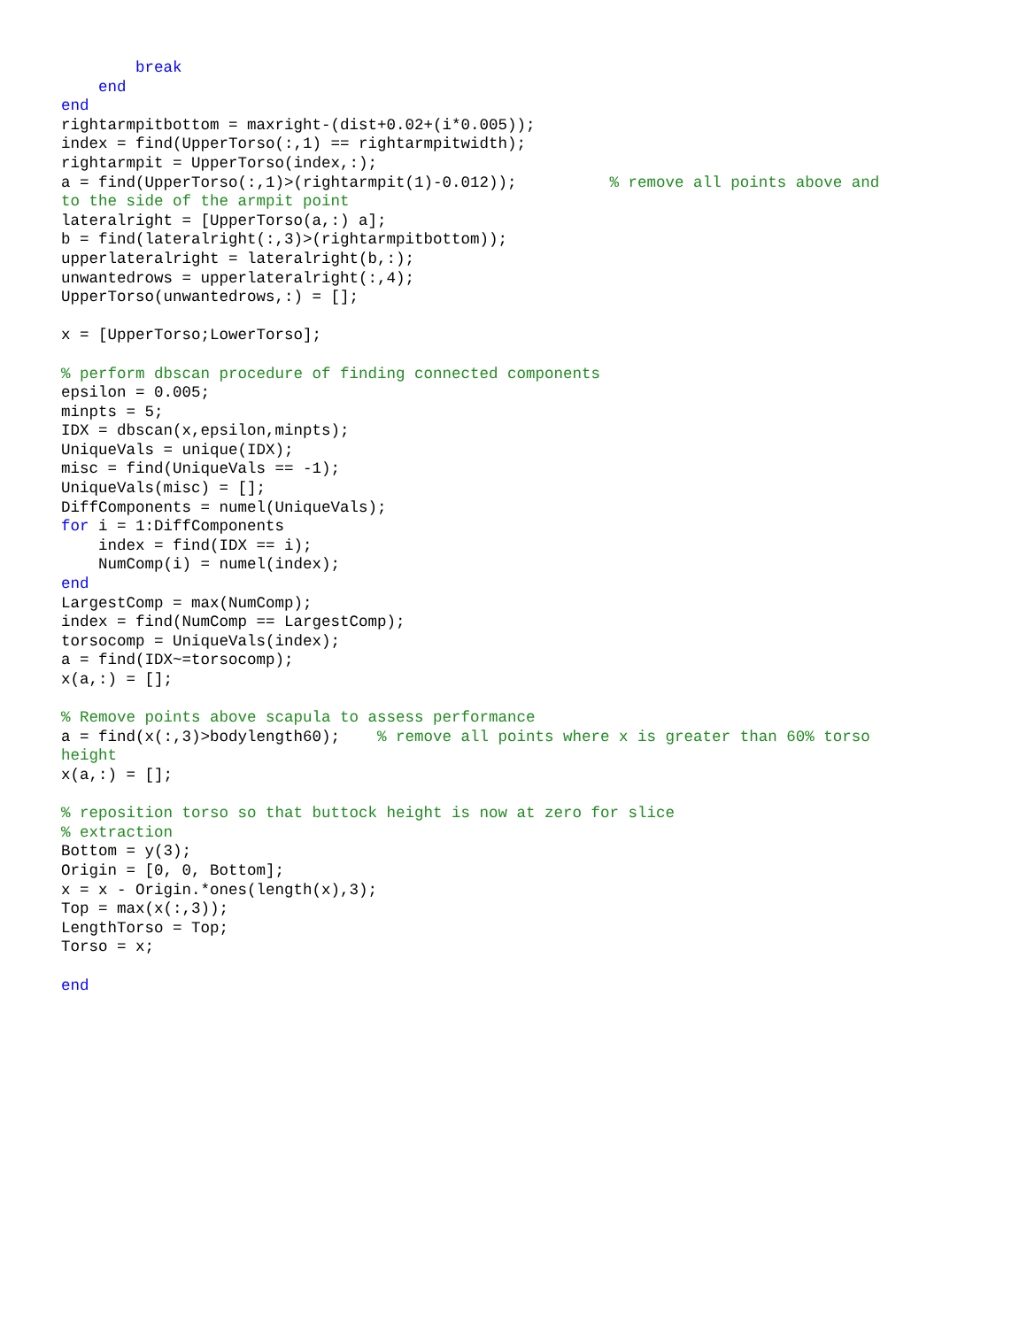break
    end
end
rightarmpitbottom = maxright-(dist+0.02+(i*0.005));
index = find(UpperTorso(:,1) == rightarmpitwidth);
rightarmpit = UpperTorso(index,:);
a = find(UpperTorso(:,1)>(rightarmpit(1)-0.012));          % remove all points above and
to the side of the armpit point
lateralright = [UpperTorso(a,:) a];
b = find(lateralright(:,3)>(rightarmpitbottom));
upperlateralright = lateralright(b,:);
unwantedrows = upperlateralright(:,4);
UpperTorso(unwantedrows,:) = [];

x = [UpperTorso;LowerTorso];

% perform dbscan procedure of finding connected components
epsilon = 0.005;
minpts = 5;
IDX = dbscan(x,epsilon,minpts);
UniqueVals = unique(IDX);
misc = find(UniqueVals == -1);
UniqueVals(misc) = [];
DiffComponents = numel(UniqueVals);
for i = 1:DiffComponents
    index = find(IDX == i);
    NumComp(i) = numel(index);
end
LargestComp = max(NumComp);
index = find(NumComp == LargestComp);
torsocomp = UniqueVals(index);
a = find(IDX~=torsocomp);
x(a,:) = [];

% Remove points above scapula to assess performance
a = find(x(:,3)>bodylength60);    % remove all points where x is greater than 60% torso
height
x(a,:) = [];

% reposition torso so that buttock height is now at zero for slice
% extraction
Bottom = y(3);
Origin = [0, 0, Bottom];
x = x - Origin.*ones(length(x),3);
Top = max(x(:,3));
LengthTorso = Top;
Torso = x;

end